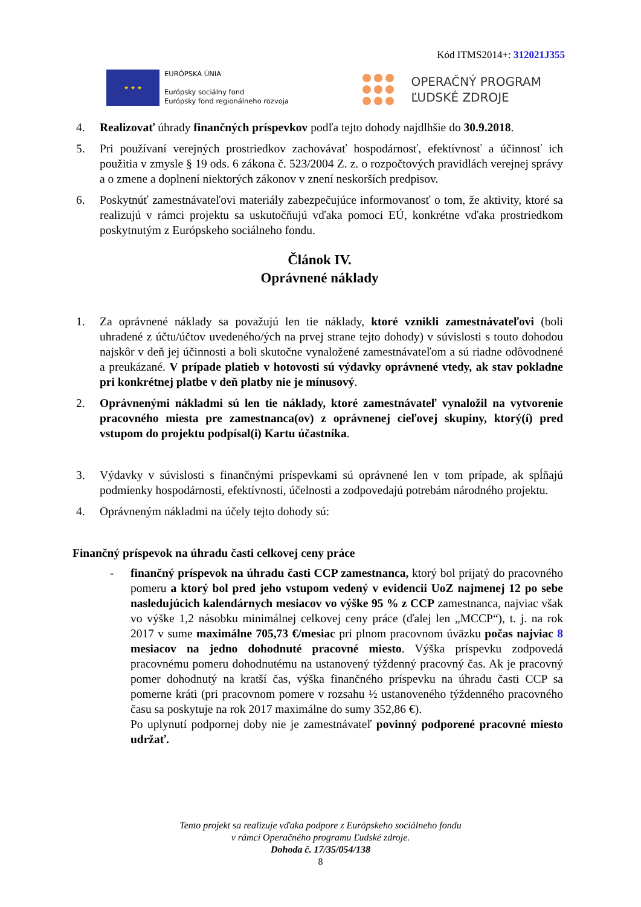Kód ITMS2014+: 312021J355
★ ★ ★
EURÓPSKA ÚNIA
Európsky sociálny fond
Európsky fond regionálneho rozvoja
OPERAČNÝ PROGRAM
ĽUDSKÉ ZDROJE
4. Realizovať úhrady finančných príspevkov podľa tejto dohody najdlhšie do 30.9.2018.
5. Pri používaní verejných prostriedkov zachovávať hospodárnosť, efektívnosť a účinnosť ich použitia v zmysle § 19 ods. 6 zákona č. 523/2004 Z. z. o rozpočtových pravidlách verejnej správy a o zmene a doplnení niektorých zákonov v znení neskorších predpisov.
6. Poskytnúť zamestnávateľovi materiály zabezpečujúce informovanosť o tom, že aktivity, ktoré sa realizujú v rámci projektu sa uskutočňujú vďaka pomoci EÚ, konkrétne vďaka prostriedkom poskytnutým z Európskeho sociálneho fondu.
Článok IV.
Oprávnené náklady
1. Za oprávnené náklady sa považujú len tie náklady, ktoré vznikli zamestnávateľovi (boli uhradené z účtu/účtov uvedeného/ých na prvej strane tejto dohody) v súvislosti s touto dohodou najskôr v deň jej účinnosti a boli skutočne vynaložené zamestnávateľom a sú riadne odôvodnené a preukázané. V prípade platieb v hotovosti sú výdavky oprávnené vtedy, ak stav pokladne pri konkrétnej platbe v deň platby nie je mínusový.
2. Oprávnenými nákladmi sú len tie náklady, ktoré zamestnávateľ vynaložil na vytvorenie pracovného miesta pre zamestnanca(ov) z oprávnenej cieľovej skupiny, ktorý(í) pred vstupom do projektu podpísal(i) Kartu účastníka.
3. Výdavky v súvislosti s finančnými príspevkami sú oprávnené len v tom prípade, ak spĺňajú podmienky hospodárnosti, efektívnosti, účelnosti a zodpovedajú potrebám národného projektu.
4. Oprávneným nákladmi na účely tejto dohody sú:
Finančný príspevok na úhradu časti celkovej ceny práce
- finančný príspevok na úhradu časti CCP zamestnanca, ktorý bol prijatý do pracovného pomeru a ktorý bol pred jeho vstupom vedený v evidencii UoZ najmenej 12 po sebe nasledujúcich kalendárnych mesiacov vo výške 95 % z CCP zamestnanca, najviac však vo výške 1,2 násobku minimálnej celkovej ceny práce (ďalej len „MCCP“), t. j. na rok 2017 v sume maximálne 705,73 €/mesiac pri plnom pracovnom úväzku počas najviac 8 mesiacov na jedno dohodnuté pracovné miesto. Výška príspevku zodpovedá pracovnému pomeru dohodnutému na ustanovený týždenný pracovný čas. Ak je pracovný pomer dohodnutý na kratší čas, výška finančného príspevku na úhradu časti CCP sa pomerne kráti (pri pracovnom pomere v rozsahu ½ ustanoveného týždenného pracovného času sa poskytuje na rok 2017 maximálne do sumy 352,86 €).
Po uplynutí podpornej doby nie je zamestnávateľ povinný podporené pracovné miesto udržať.
Tento projekt sa realizuje vďaka podpore z Európskeho sociálneho fondu
v rámci Operačného programu Ľudské zdroje.
Dohoda č. 17/35/054/138
8